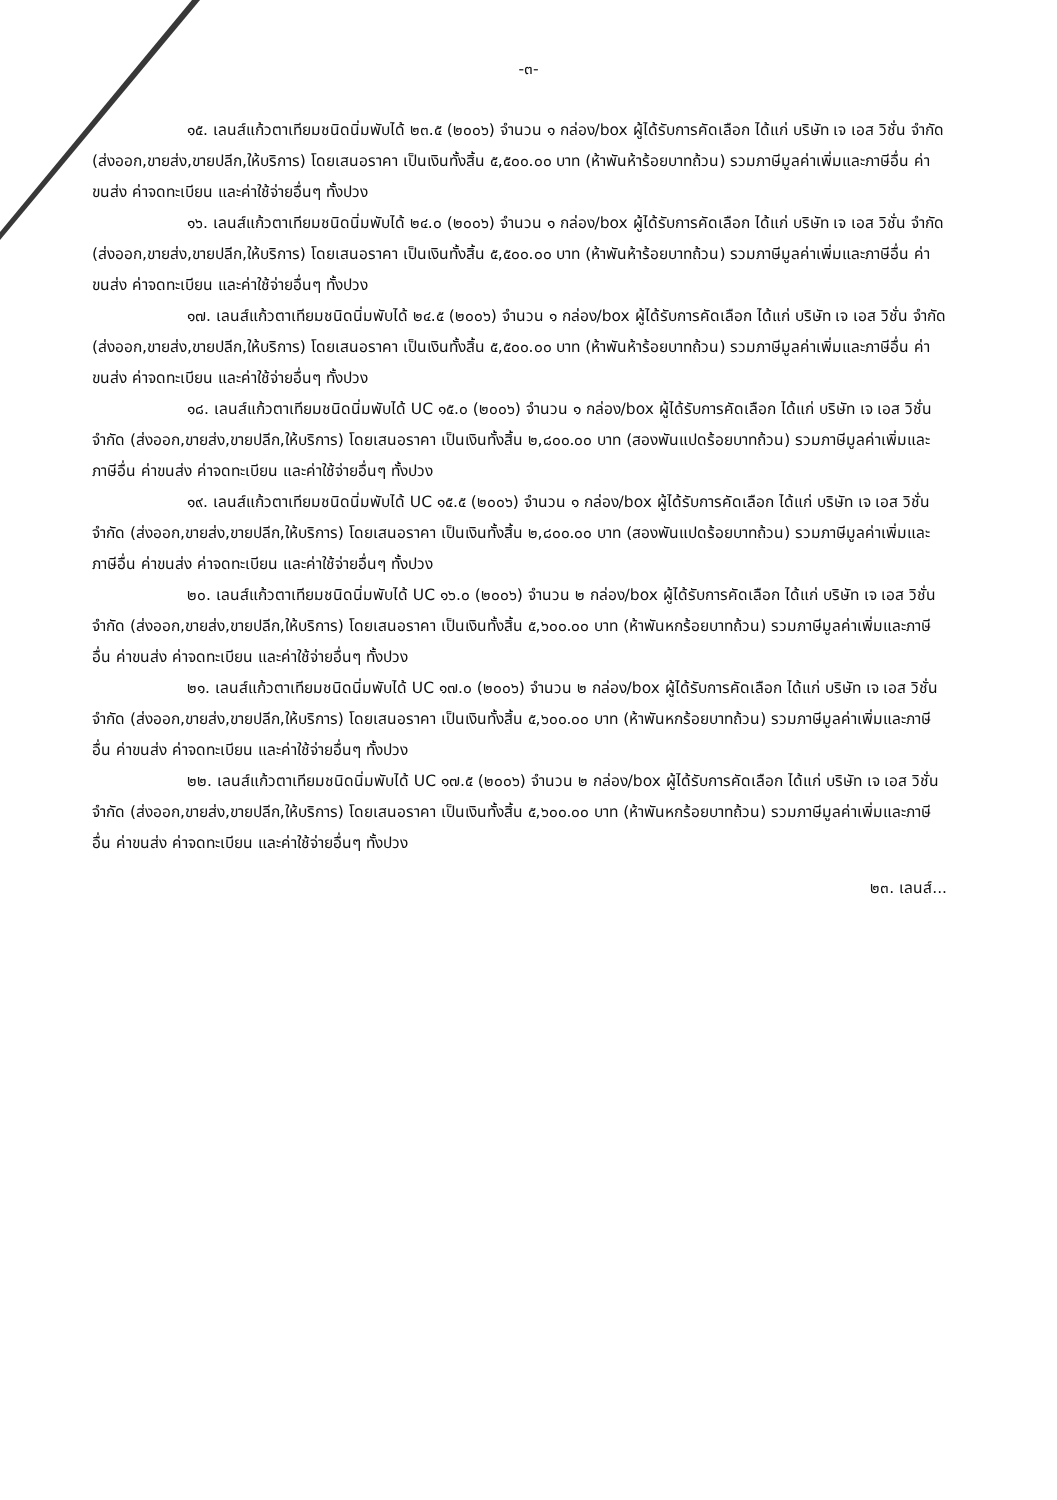-๓-
๑๕. เลนส์แก้วตาเทียมชนิดนิ่มพับได้ ๒๓.๕ (๒๐๐๖) จำนวน ๑ กล่อง/box ผู้ได้รับการคัดเลือก ได้แก่ บริษัท เจ เอส วิชั่น จำกัด (ส่งออก,ขายส่ง,ขายปลีก,ให้บริการ) โดยเสนอราคา เป็นเงินทั้งสิ้น ๕,๕๐๐.๐๐ บาท (ห้าพันห้าร้อยบาทถ้วน) รวมภาษีมูลค่าเพิ่มและภาษีอื่น ค่าขนส่ง ค่าจดทะเบียน และค่าใช้จ่ายอื่นๆ ทั้งปวง
๑๖. เลนส์แก้วตาเทียมชนิดนิ่มพับได้ ๒๔.๐ (๒๐๐๖) จำนวน ๑ กล่อง/box ผู้ได้รับการคัดเลือก ได้แก่ บริษัท เจ เอส วิชั่น จำกัด (ส่งออก,ขายส่ง,ขายปลีก,ให้บริการ) โดยเสนอราคา เป็นเงินทั้งสิ้น ๕,๕๐๐.๐๐ บาท (ห้าพันห้าร้อยบาทถ้วน) รวมภาษีมูลค่าเพิ่มและภาษีอื่น ค่าขนส่ง ค่าจดทะเบียน และค่าใช้จ่ายอื่นๆ ทั้งปวง
๑๗. เลนส์แก้วตาเทียมชนิดนิ่มพับได้ ๒๔.๕ (๒๐๐๖) จำนวน ๑ กล่อง/box ผู้ได้รับการคัดเลือก ได้แก่ บริษัท เจ เอส วิชั่น จำกัด (ส่งออก,ขายส่ง,ขายปลีก,ให้บริการ) โดยเสนอราคา เป็นเงินทั้งสิ้น ๕,๕๐๐.๐๐ บาท (ห้าพันห้าร้อยบาทถ้วน) รวมภาษีมูลค่าเพิ่มและภาษีอื่น ค่าขนส่ง ค่าจดทะเบียน และค่าใช้จ่ายอื่นๆ ทั้งปวง
๑๘. เลนส์แก้วตาเทียมชนิดนิ่มพับได้ UC ๑๕.๐ (๒๐๐๖) จำนวน ๑ กล่อง/box ผู้ได้รับการคัดเลือก ได้แก่ บริษัท เจ เอส วิชั่น จำกัด (ส่งออก,ขายส่ง,ขายปลีก,ให้บริการ) โดยเสนอราคา เป็นเงินทั้งสิ้น ๒,๘๐๐.๐๐ บาท (สองพันแปดร้อยบาทถ้วน) รวมภาษีมูลค่าเพิ่มและภาษีอื่น ค่าขนส่ง ค่าจดทะเบียน และค่าใช้จ่ายอื่นๆ ทั้งปวง
๑๙. เลนส์แก้วตาเทียมชนิดนิ่มพับได้ UC ๑๕.๕ (๒๐๐๖) จำนวน ๑ กล่อง/box ผู้ได้รับการคัดเลือก ได้แก่ บริษัท เจ เอส วิชั่น จำกัด (ส่งออก,ขายส่ง,ขายปลีก,ให้บริการ) โดยเสนอราคา เป็นเงินทั้งสิ้น ๒,๘๐๐.๐๐ บาท (สองพันแปดร้อยบาทถ้วน) รวมภาษีมูลค่าเพิ่มและภาษีอื่น ค่าขนส่ง ค่าจดทะเบียน และค่าใช้จ่ายอื่นๆ ทั้งปวง
๒๐. เลนส์แก้วตาเทียมชนิดนิ่มพับได้ UC ๑๖.๐ (๒๐๐๖) จำนวน ๒ กล่อง/box ผู้ได้รับการคัดเลือก ได้แก่ บริษัท เจ เอส วิชั่น จำกัด (ส่งออก,ขายส่ง,ขายปลีก,ให้บริการ) โดยเสนอราคา เป็นเงินทั้งสิ้น ๕,๖๐๐.๐๐ บาท (ห้าพันหกร้อยบาทถ้วน) รวมภาษีมูลค่าเพิ่มและภาษีอื่น ค่าขนส่ง ค่าจดทะเบียน และค่าใช้จ่ายอื่นๆ ทั้งปวง
๒๑. เลนส์แก้วตาเทียมชนิดนิ่มพับได้ UC ๑๗.๐ (๒๐๐๖) จำนวน ๒ กล่อง/box ผู้ได้รับการคัดเลือก ได้แก่ บริษัท เจ เอส วิชั่น จำกัด (ส่งออก,ขายส่ง,ขายปลีก,ให้บริการ) โดยเสนอราคา เป็นเงินทั้งสิ้น ๕,๖๐๐.๐๐ บาท (ห้าพันหกร้อยบาทถ้วน) รวมภาษีมูลค่าเพิ่มและภาษีอื่น ค่าขนส่ง ค่าจดทะเบียน และค่าใช้จ่ายอื่นๆ ทั้งปวง
๒๒. เลนส์แก้วตาเทียมชนิดนิ่มพับได้ UC ๑๗.๕ (๒๐๐๖) จำนวน ๒ กล่อง/box ผู้ได้รับการคัดเลือก ได้แก่ บริษัท เจ เอส วิชั่น จำกัด (ส่งออก,ขายส่ง,ขายปลีก,ให้บริการ) โดยเสนอราคา เป็นเงินทั้งสิ้น ๕,๖๐๐.๐๐ บาท (ห้าพันหกร้อยบาทถ้วน) รวมภาษีมูลค่าเพิ่มและภาษีอื่น ค่าขนส่ง ค่าจดทะเบียน และค่าใช้จ่ายอื่นๆ ทั้งปวง
๒๓. เลนส์...